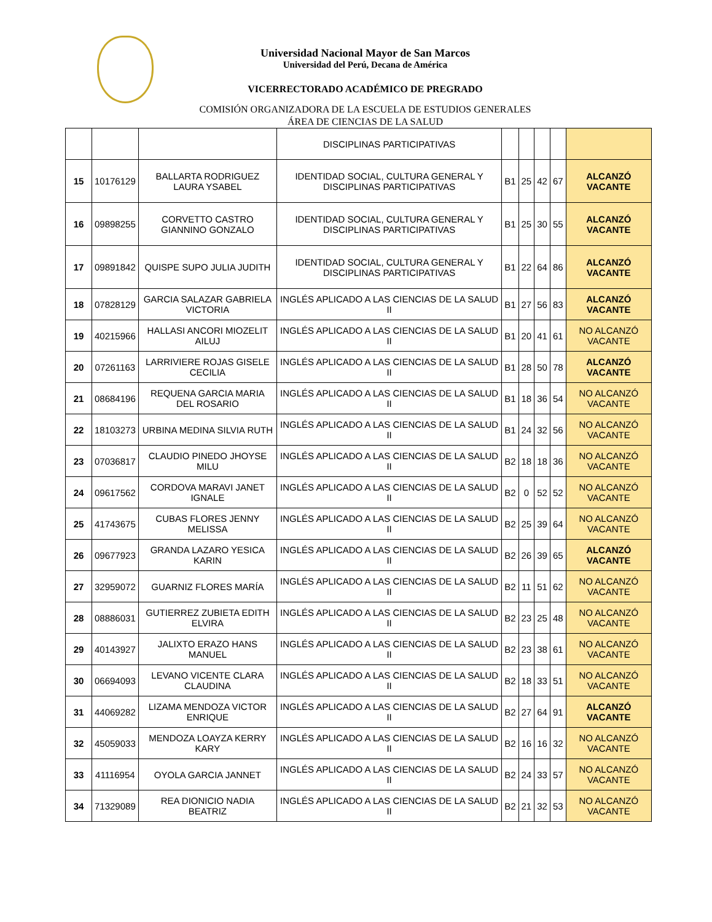Universidad Nacional Mayor de San Marcos
Universidad del Perú, Decana de América
VICERRECTORADO ACADÉMICO DE PREGRADO
COMISIÓN ORGANIZADORA DE LA ESCUELA DE ESTUDIOS GENERALES
ÁREA DE CIENCIAS DE LA SALUD
| | | | DISCIPLINAS PARTICIPATIVAS | | | | | |
| 15 | 10176129 | BALLARTA RODRIGUEZ LAURA YSABEL | IDENTIDAD SOCIAL, CULTURA GENERAL Y DISCIPLINAS PARTICIPATIVAS | B1 | 25 | 42 | 67 | ALCANZÓ VACANTE |
| 16 | 09898255 | CORVETTO CASTRO GIANNINO GONZALO | IDENTIDAD SOCIAL, CULTURA GENERAL Y DISCIPLINAS PARTICIPATIVAS | B1 | 25 | 30 | 55 | ALCANZÓ VACANTE |
| 17 | 09891842 | QUISPE SUPO JULIA JUDITH | IDENTIDAD SOCIAL, CULTURA GENERAL Y DISCIPLINAS PARTICIPATIVAS | B1 | 22 | 64 | 86 | ALCANZÓ VACANTE |
| 18 | 07828129 | GARCIA SALAZAR GABRIELA VICTORIA | INGLÉS APLICADO A LAS CIENCIAS DE LA SALUD II | B1 | 27 | 56 | 83 | ALCANZÓ VACANTE |
| 19 | 40215966 | HALLASI ANCORI MIOZELIT AILUJ | INGLÉS APLICADO A LAS CIENCIAS DE LA SALUD II | B1 | 20 | 41 | 61 | NO ALCANZÓ VACANTE |
| 20 | 07261163 | LARRIVIERE ROJAS GISELE CECILIA | INGLÉS APLICADO A LAS CIENCIAS DE LA SALUD II | B1 | 28 | 50 | 78 | ALCANZÓ VACANTE |
| 21 | 08684196 | REQUENA GARCIA MARIA DEL ROSARIO | INGLÉS APLICADO A LAS CIENCIAS DE LA SALUD II | B1 | 18 | 36 | 54 | NO ALCANZÓ VACANTE |
| 22 | 18103273 | URBINA MEDINA SILVIA RUTH | INGLÉS APLICADO A LAS CIENCIAS DE LA SALUD II | B1 | 24 | 32 | 56 | NO ALCANZÓ VACANTE |
| 23 | 07036817 | CLAUDIO PINEDO JHOYSE MILU | INGLÉS APLICADO A LAS CIENCIAS DE LA SALUD II | B2 | 18 | 18 | 36 | NO ALCANZÓ VACANTE |
| 24 | 09617562 | CORDOVA MARAVI JANET IGNALE | INGLÉS APLICADO A LAS CIENCIAS DE LA SALUD II | B2 | 0 | 52 | 52 | NO ALCANZÓ VACANTE |
| 25 | 41743675 | CUBAS FLORES JENNY MELISSA | INGLÉS APLICADO A LAS CIENCIAS DE LA SALUD II | B2 | 25 | 39 | 64 | NO ALCANZÓ VACANTE |
| 26 | 09677923 | GRANDA LAZARO YESICA KARIN | INGLÉS APLICADO A LAS CIENCIAS DE LA SALUD II | B2 | 26 | 39 | 65 | ALCANZÓ VACANTE |
| 27 | 32959072 | GUARNIZ FLORES MARÍA | INGLÉS APLICADO A LAS CIENCIAS DE LA SALUD II | B2 | 11 | 51 | 62 | NO ALCANZÓ VACANTE |
| 28 | 08886031 | GUTIERREZ ZUBIETA EDITH ELVIRA | INGLÉS APLICADO A LAS CIENCIAS DE LA SALUD II | B2 | 23 | 25 | 48 | NO ALCANZÓ VACANTE |
| 29 | 40143927 | JALIXTO ERAZO HANS MANUEL | INGLÉS APLICADO A LAS CIENCIAS DE LA SALUD II | B2 | 23 | 38 | 61 | NO ALCANZÓ VACANTE |
| 30 | 06694093 | LEVANO VICENTE CLARA CLAUDINA | INGLÉS APLICADO A LAS CIENCIAS DE LA SALUD II | B2 | 18 | 33 | 51 | NO ALCANZÓ VACANTE |
| 31 | 44069282 | LIZAMA MENDOZA VICTOR ENRIQUE | INGLÉS APLICADO A LAS CIENCIAS DE LA SALUD II | B2 | 27 | 64 | 91 | ALCANZÓ VACANTE |
| 32 | 45059033 | MENDOZA LOAYZA KERRY KARY | INGLÉS APLICADO A LAS CIENCIAS DE LA SALUD II | B2 | 16 | 16 | 32 | NO ALCANZÓ VACANTE |
| 33 | 41116954 | OYOLA GARCIA JANNET | INGLÉS APLICADO A LAS CIENCIAS DE LA SALUD II | B2 | 24 | 33 | 57 | NO ALCANZÓ VACANTE |
| 34 | 71329089 | REA DIONICIO NADIA BEATRIZ | INGLÉS APLICADO A LAS CIENCIAS DE LA SALUD II | B2 | 21 | 32 | 53 | NO ALCANZÓ VACANTE |